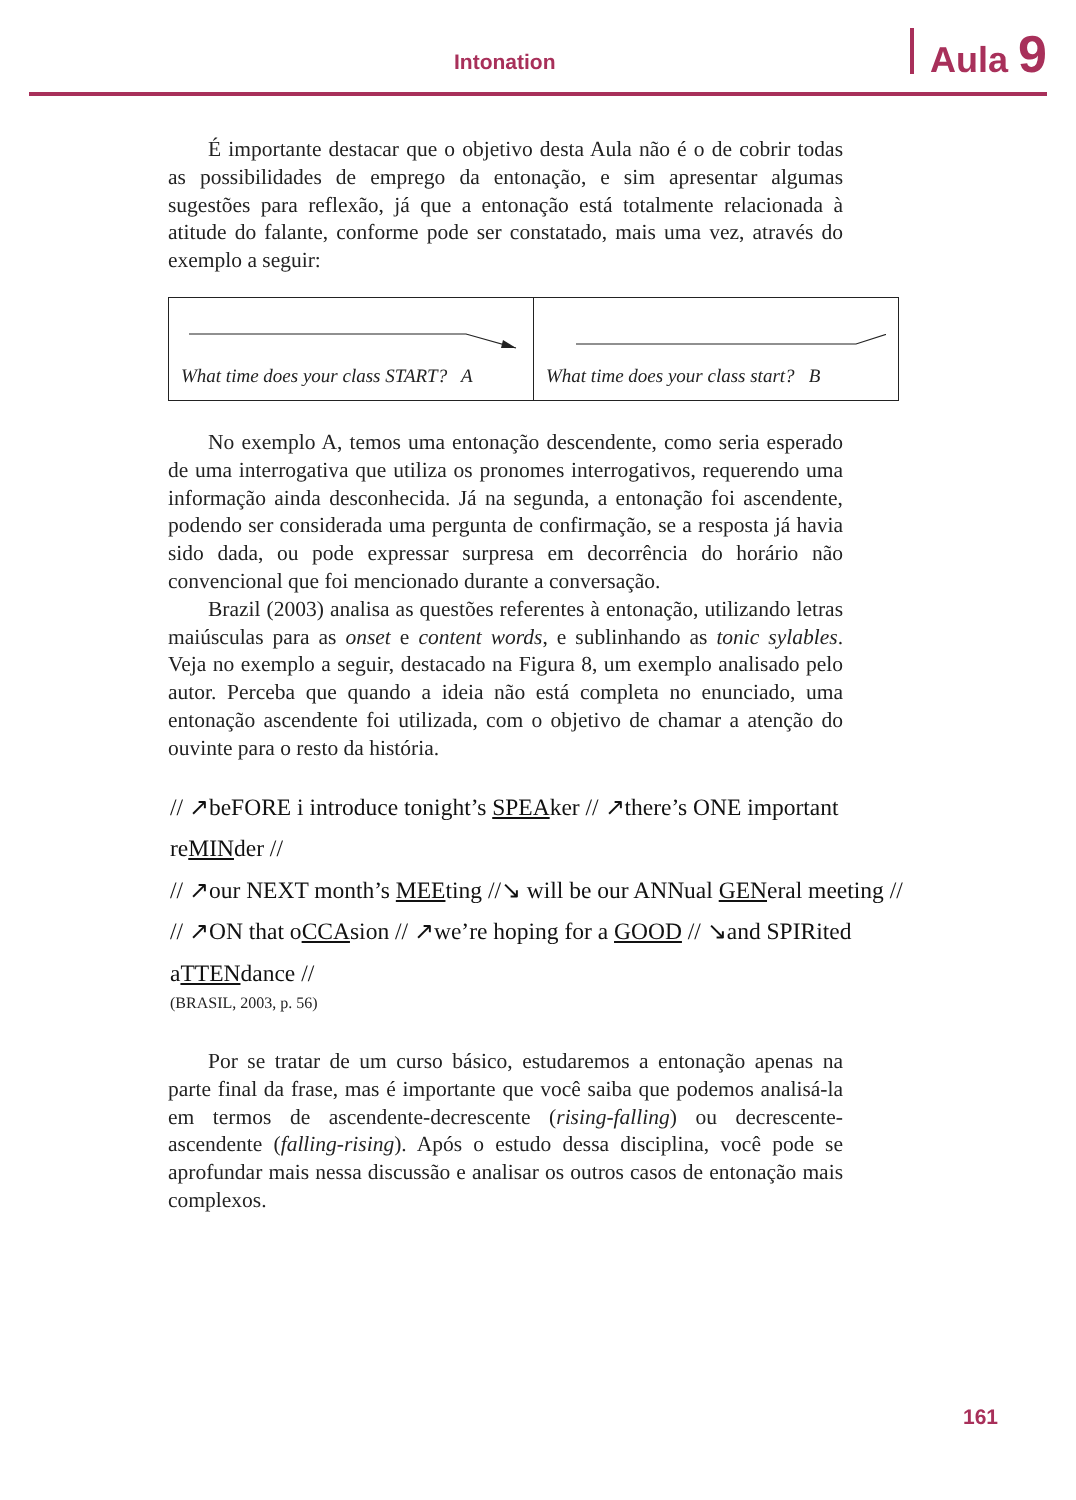Intonation Aula 9
É importante destacar que o objetivo desta Aula não é o de cobrir todas as possibilidades de emprego da entonação, e sim apresentar algumas sugestões para reflexão, já que a entonação está totalmente relacionada à atitude do falante, conforme pode ser constatado, mais uma vez, através do exemplo a seguir:
| What time does your class START? A | What time does your class start? B |
No exemplo A, temos uma entonação descendente, como seria esperado de uma interrogativa que utiliza os pronomes interrogativos, requerendo uma informação ainda desconhecida. Já na segunda, a entonação foi ascendente, podendo ser considerada uma pergunta de confirmação, se a resposta já havia sido dada, ou pode expressar surpresa em decorrência do horário não convencional que foi mencionado durante a conversação.
Brazil (2003) analisa as questões referentes à entonação, utilizando letras maiúsculas para as onset e content words, e sublinhando as tonic sylables. Veja no exemplo a seguir, destacado na Figura 8, um exemplo analisado pelo autor. Perceba que quando a ideia não está completa no enunciado, uma entonação ascendente foi utilizada, com o objetivo de chamar a atenção do ouvinte para o resto da história.
// ↗beFORE i introduce tonight’s SPEAker // ↗there’s ONE important
reMINder //
// ↗our NEXT month’s MEEting //↘ will be our ANNual GENeral meeting //
// ↗ON that oCCAsion // ↗we’re hoping for a GOOD // ↘and SPIRited
aTTENdance //
(BRASIL, 2003, p. 56)
Por se tratar de um curso básico, estudaremos a entonação apenas na parte final da frase, mas é importante que você saiba que podemos analisá-la em termos de ascendente-decrescente (rising-falling) ou decrescente-ascendente (falling-rising). Após o estudo dessa disciplina, você pode se aprofundar mais nessa discussão e analisar os outros casos de entonação mais complexos.
161